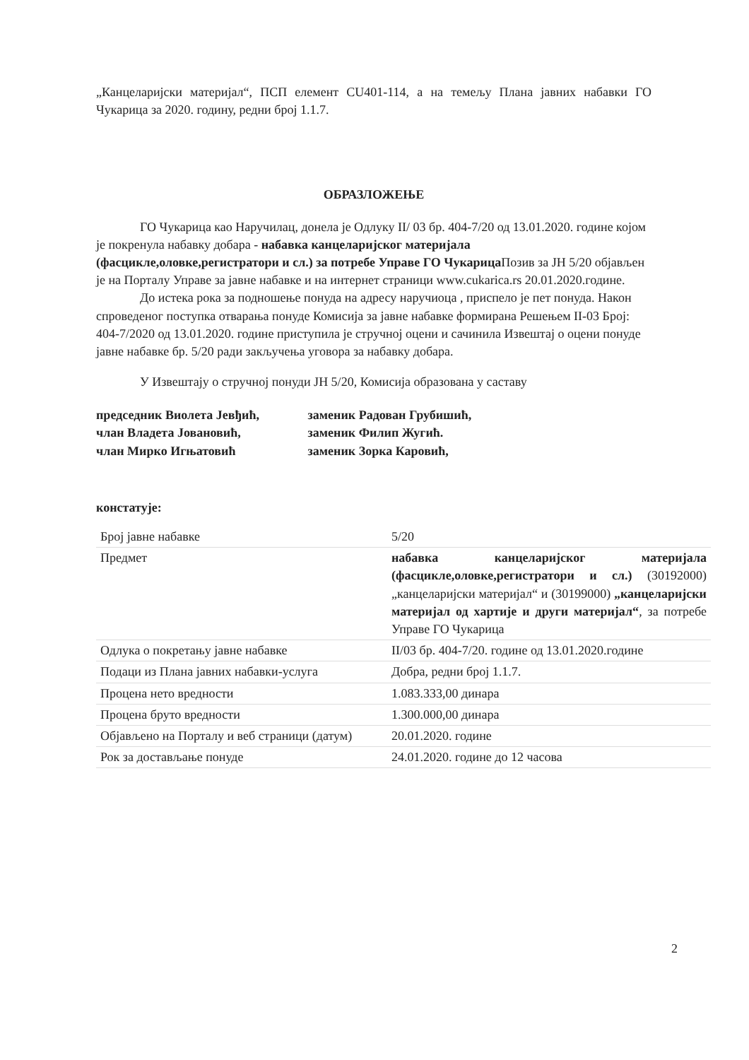„Канцеларијски материјал“, ПСП елемент CU401-114, а на темељу Плана јавних набавки ГО Чукарица за 2020. годину, редни број 1.1.7.
ОБРАЗЛОЖЕЊЕ
ГО Чукарица као Наручилац, донела је Одлуку II/ 03 бр. 404-7/20 од 13.01.2020. године којом је покренула набавку добара - набавка канцеларијског материјала (фасцикле,оловке,регистратори и сл.) за потребе Управе ГО Чукарица Позив за ЈН 5/20 објављен је на Порталу Управе за јавне набавке и на интернет страници www.cukarica.rs 20.01.2020.године.
До истека рока за подношење понуда на адресу наручиоца , приспело је пет понуда. Након спроведеног поступка отварања понуде Комисија за јавне набавке формирана Решењем II-03 Број: 404-7/2020 од 13.01.2020. године приступила је стручној оцени и сачинила Извештај о оцени понуде јавне набавке бр. 5/20 ради закључења уговора за набавку добара.
У Извештају о стручној понуди ЈН 5/20, Комисија образована у саставу
| председник Виолета Јевђић, члан Владета Јовановић, члан Мирко Игњатовић | заменик Радован Грубишић, заменик Филип Жугић. заменик Зорка Каровић, |
констатује:
| Број јавне набавке | 5/20 |
| Предмет | набавка канцеларијског материјала (фасцикле,оловке,регистратори и сл.) (30192000) „канцеларијски материјал“ и (30199000) „канцеларијски материјал од хартије и други материјал“ , за потребе Управе ГО Чукарица |
| Одлука о покретању јавне набавке | II/03 бр. 404-7/20. године од 13.01.2020.године |
| Подаци из Плана јавних набавки-услуга | Добра, редни број 1.1.7. |
| Процена нето вредности | 1.083.333,00 динара |
| Процена бруто вредности | 1.300.000,00 динара |
| Објављено на Порталу и веб страници (датум) | 20.01.2020. године |
| Рок за достављање понуде | 24.01.2020. године до 12 часова |
2